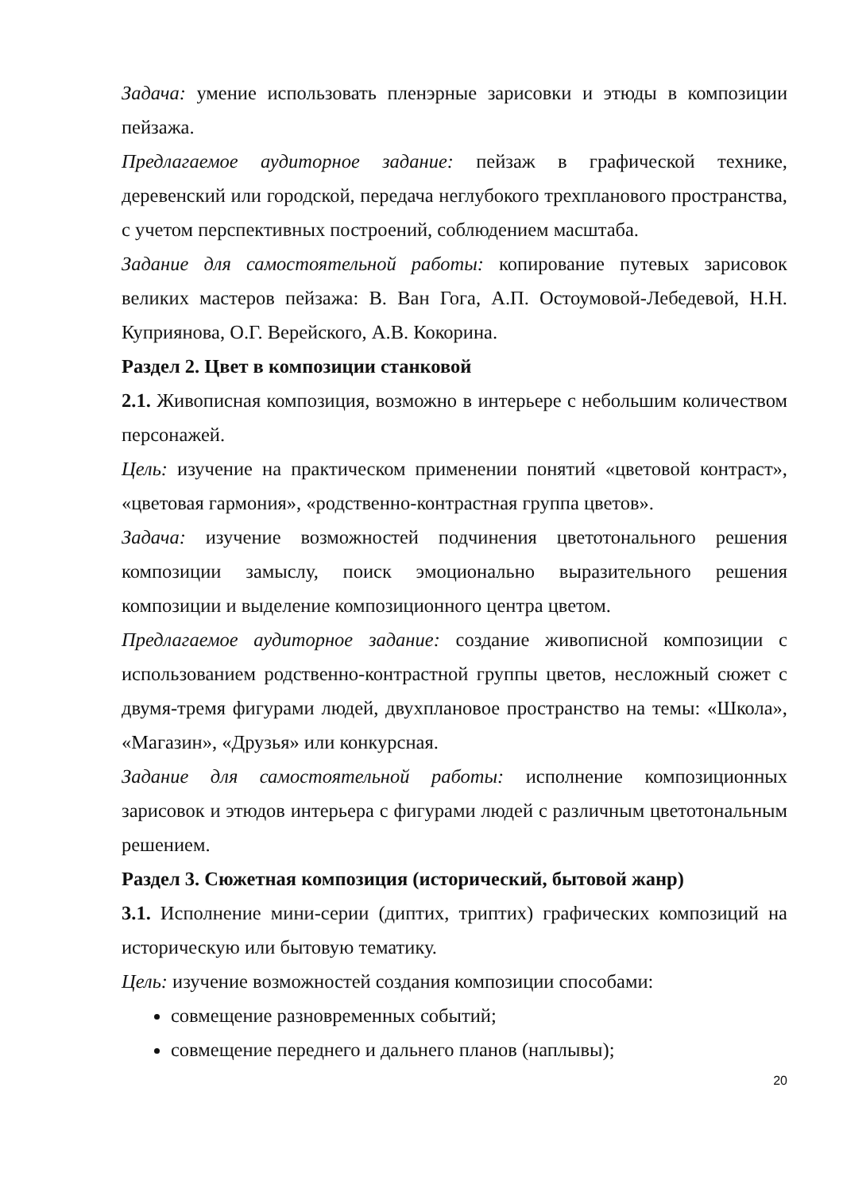Задача: умение использовать пленэрные зарисовки и этюды в композиции пейзажа.
Предлагаемое аудиторное задание: пейзаж в графической технике, деревенский или городской, передача неглубокого трехпланового пространства, с учетом перспективных построений, соблюдением масштаба.
Задание для самостоятельной работы: копирование путевых зарисовок великих мастеров пейзажа: В. Ван Гога, А.П. Остоумовой-Лебедевой, Н.Н. Куприянова, О.Г. Верейского, А.В. Кокорина.
Раздел 2. Цвет в композиции станковой
2.1. Живописная композиция, возможно в интерьере с небольшим количеством персонажей.
Цель: изучение на практическом применении понятий «цветовой контраст», «цветовая гармония», «родственно-контрастная группа цветов».
Задача: изучение возможностей подчинения цветотонального решения композиции замыслу, поиск эмоционально выразительного решения композиции и выделение композиционного центра цветом.
Предлагаемое аудиторное задание: создание живописной композиции с использованием родственно-контрастной группы цветов, несложный сюжет с двумя-тремя фигурами людей, двухплановое пространство на темы: «Школа», «Магазин», «Друзья» или конкурсная.
Задание для самостоятельной работы: исполнение композиционных зарисовок и этюдов интерьера с фигурами людей с различным цветотональным решением.
Раздел 3. Сюжетная композиция (исторический, бытовой жанр)
3.1. Исполнение мини-серии (диптих, триптих) графических композиций на историческую или бытовую тематику.
Цель: изучение возможностей создания композиции способами:
совмещение разновременных событий;
совмещение переднего и дальнего планов (наплывы);
20